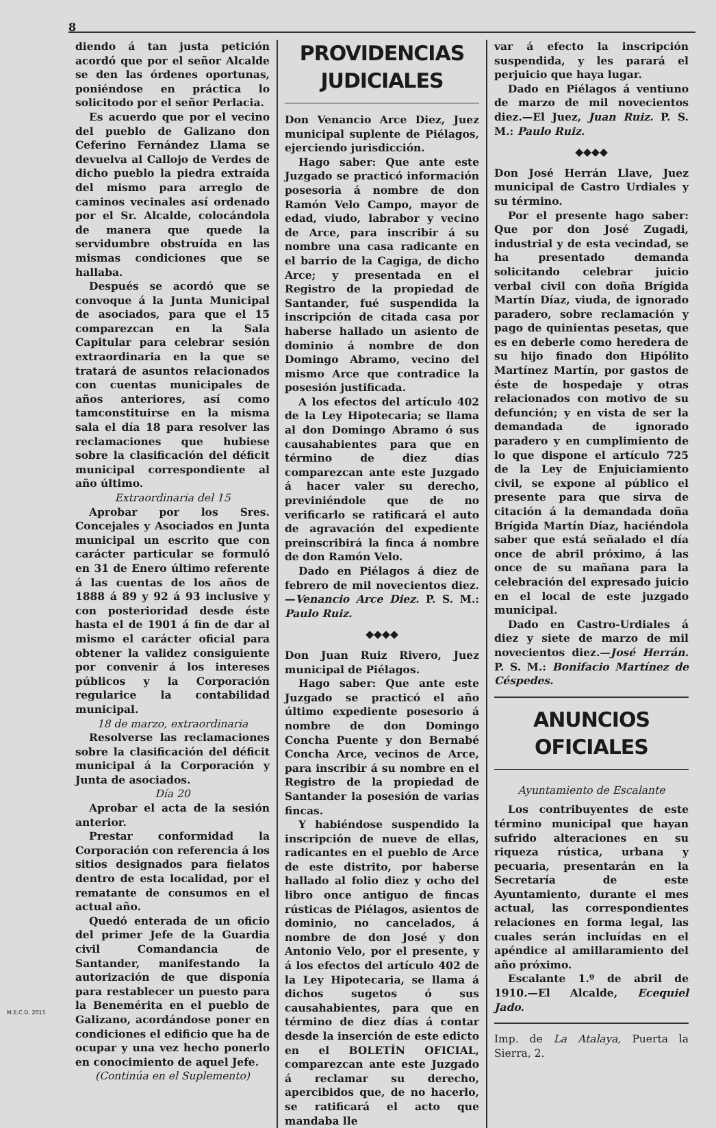8
diendo á tan justa petición acordó que por el señor Alcalde se den las órdenes oportunas, poniéndose en práctica lo solicitodo por el señor Perlacia.
Es acuerdo que por el vecino del pueblo de Galizano don Ceferino Fernández Llama se devuelva al Callojo de Verdes de dicho pueblo la piedra extraída del mismo para arreglo de caminos vecinales así ordenado por el Sr. Alcalde, colocándola de manera que quede la servidumbre obstruída en las mismas condiciones que se hallaba.
Después se acordó que se convoque á la Junta Municipal de asociados, para que el 15 comparezcan en la Sala Capitular para celebrar sesión extraordinaria en la que se tratará de asuntos relacionados con cuentas municipales de años anteriores, así como tamconstituirse en la misma sala el día 18 para resolver las reclamaciones que hubiese sobre la clasificación del déficit municipal correspondiente al año último.
Extraordinaria del 15
Aprobar por los Sres. Concejales y Asociados en Junta municipal un escrito que con carácter particular se formuló en 31 de Enero último referente á las cuentas de los años de 1888 á 89 y 92 á 93 inclusive y con posterioridad desde éste hasta el de 1901 á fin de dar al mismo el carácter oficial para obtener la validez consiguiente por convenir á los intereses públicos y la Corporación regularice la contabilidad municipal.
18 de marzo, extraordinaria
Resolverse las reclamaciones sobre la clasificación del déficit municipal á la Corporación y Junta de asociados.
Día 20
Aprobar el acta de la sesión anterior.
Prestar conformidad la Corporación con referencia á los sitios designados para fielatos dentro de esta localidad, por el rematante de consumos en el actual año.
Quedó enterada de un oficio del primer Jefe de la Guardia civil Comandancia de Santander, manifestando la autorización de que disponía para restablecer un puesto para la Benemérita en el pueblo de Galizano, acordándose poner en condiciones el edificio que ha de ocupar y una vez hecho ponerlo en conocimiento de aquel Jefe.
(Continúa en el Suplemento)
PROVIDENCIAS JUDICIALES
Don Venancio Arce Diez, Juez municipal suplente de Piélagos, ejerciendo jurisdicción.
Hago saber: Que ante este Juzgado se practicó información posesoria á nombre de don Ramón Velo Campo, mayor de edad, viudo, labrabor y vecino de Arce, para inscribir á su nombre una casa radicante en el barrio de la Cagiga, de dicho Arce; y presentada en el Registro de la propiedad de Santander, fué suspendida la inscripción de citada casa por haberse hallado un asiento de dominio á nombre de don Domingo Abramo, vecino del mismo Arce que contradice la posesión justificada.
A los efectos del artículo 402 de la Ley Hipotecaria; se llama al don Domingo Abramo ó sus causahabientes para que en término de diez días comparezcan ante este Juzgado á hacer valer su derecho, previniéndole que de no verificarlo se ratificará el auto de agravación del expediente preinscribirá la finca á nombre de don Ramón Velo.
Dado en Piélagos á diez de febrero de mil novecientos diez.—Venancio Arce Diez. P. S. M.: Paulo Ruiz.
◆◆◆◆
Don Juan Ruiz Rivero, Juez municipal de Piélagos.
Hago saber: Que ante este Juzgado se practicó el año último expediente posesorio á nombre de don Domingo Concha Puente y don Bernabé Concha Arce, vecinos de Arce, para inscribir á su nombre en el Registro de la propiedad de Santander la posesión de varias fincas.
Y habiéndose suspendido la inscripción de nueve de ellas, radicantes en el pueblo de Arce de este distrito, por haberse hallado al folio diez y ocho del libro once antiguo de fincas rústicas de Piélagos, asientos de dominio, no cancelados, á nombre de don José y don Antonio Velo, por el presente, y á los efectos del artículo 402 de la Ley Hipotecaria, se llama á dichos sugetos ó sus causahabientes, para que en término de diez días á contar desde la inserción de este edicto en el BOLETÍN OFICIAL, comparezcan ante este Juzgado á reclamar su derecho, apercibidos que, de no hacerlo, se ratificará el acto que mandaba lle
var á efecto la inscripción suspendida, y les parará el perjuicio que haya lugar.
Dado en Piélagos á ventiuno de marzo de mil novecientos diez.—El Juez, Juan Ruiz. P. S. M.: Paulo Ruiz.
◆◆◆◆
Don José Herrán Llave, Juez municipal de Castro Urdiales y su término.
Por el presente hago saber: Que por don José Zugadi, industrial y de esta vecindad, se ha presentado demanda solicitando celebrar juicio verbal civil con doña Brígida Martín Díaz, viuda, de ignorado paradero, sobre reclamación y pago de quinientas pesetas, que es en deberle como heredera de su hijo finado don Hipólito Martínez Martín, por gastos de éste de hospedaje y otras relacionados con motivo de su defunción; y en vista de ser la demandada de ignorado paradero y en cumplimiento de lo que dispone el artículo 725 de la Ley de Enjuiciamiento civil, se expone al público el presente para que sirva de citación á la demandada doña Brígida Martín Díaz, haciéndola saber que está señalado el día once de abril próximo, á las once de su mañana para la celebración del expresado juicio en el local de este juzgado municipal.
Dado en Castro-Urdiales á diez y siete de marzo de mil novecientos diez.—José Herrán. P. S. M.: Bonifacio Martínez de Céspedes.
ANUNCIOS OFICIALES
Ayuntamiento de Escalante
Los contribuyentes de este término municipal que hayan sufrido alteraciones en su riqueza rústica, urbana y pecuaria, presentarán en la Secretaría de este Ayuntamiento, durante el mes actual, las correspondientes relaciones en forma legal, las cuales serán incluídas en el apéndice al amillaramiento del año próximo.
Escalante 1.º de abril de 1910.—El Alcalde, Ecequiel Jado.
Imp. de La Atalaya, Puerta la Sierra, 2.
M.E.C.D. 2015